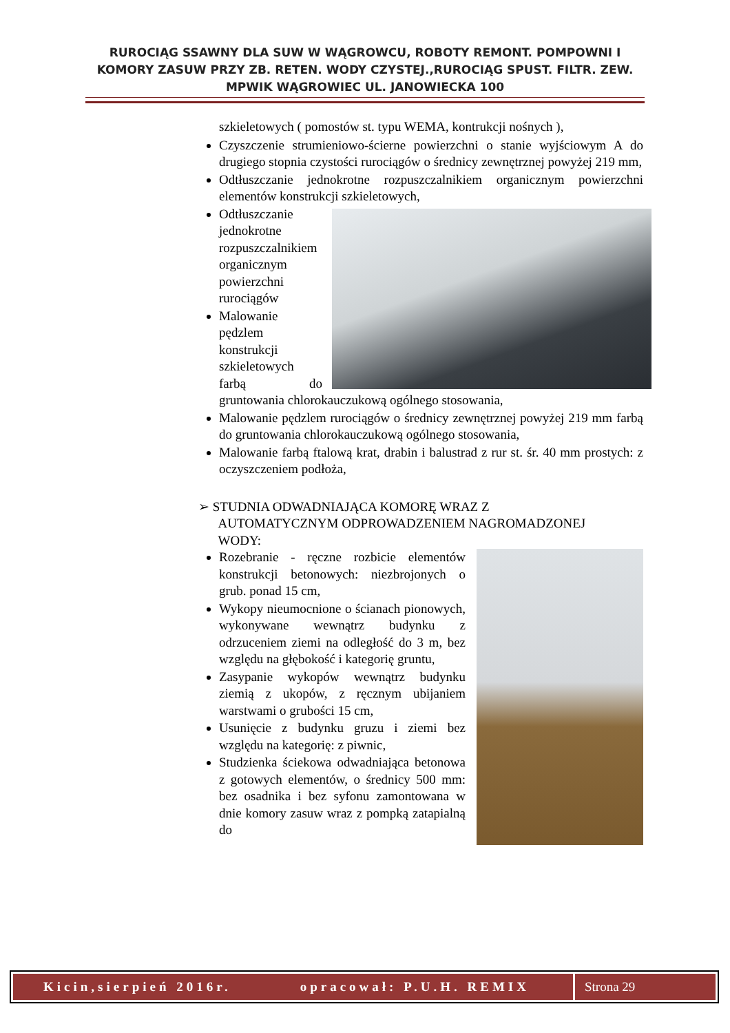RUROCIĄG SSAWNY DLA SUW W WĄGROWCU, ROBOTY REMONT. POMPOWNI I KOMORY ZASUW PRZY ZB. RETEN. WODY CZYSTEJ.,RUROCIĄG SPUST. FILTR. ZEW. MPWIK WĄGROWIEC UL. JANOWIECKA 100
szkieletowych ( pomostów st. typu WEMA, kontrukcji nośnych ),
Czyszczenie strumieniowo-ścierne powierzchni o stanie wyjściowym A do drugiego stopnia czystości rurociągów o średnicy zewnętrznej powyżej 219 mm,
Odtłuszczanie jednokrotne rozpuszczalnikiem organicznym powierzchni elementów konstrukcji szkieletowych,
Odtłuszczanie jednokrotne rozpuszczalnikiem organicznym powierzchni rurociągów
Malowanie pędzlem konstrukcji szkieletowych farbą do gruntowania chlorokauczukową ogólnego stosowania,
Malowanie pędzlem rurociągów o średnicy zewnętrznej powyżej 219 mm farbą do gruntowania chlorokauczukową ogólnego stosowania,
Malowanie farbą ftalową krat, drabin i balustrad z rur st. śr. 40 mm prostych: z oczyszczeniem podłoża,
➢ STUDNIA ODWADNIAJĄCA KOMORĘ WRAZ Z
AUTOMATYCZNYM ODPROWADZENIEM NAGROMADZONEJ
WODY:
Rozebranie - ręczne rozbicie elementów konstrukcji betonowych: niezbrojonych o grub. ponad 15 cm,
Wykopy nieumocnione o ścianach pionowych, wykonywane wewnątrz budynku z odrzuceniem ziemi na odległość do 3 m, bez względu na głębokość i kategorię gruntu,
Zasypanie wykopów wewnątrz budynku ziemią z ukopów, z ręcznym ubijaniem warstwami o grubości 15 cm,
Usunięcie z budynku gruzu i ziemi bez względu na kategorię: z piwnic,
Studzienka ściekowa odwadniająca betonowa z gotowych elementów, o średnicy 500 mm: bez osadnika i bez syfonu zamontowana w dnie komory zasuw wraz z pompką zatapialną do
Kicin,sierpień 2016r. opracował: P.U.H. REMIX
Strona 29